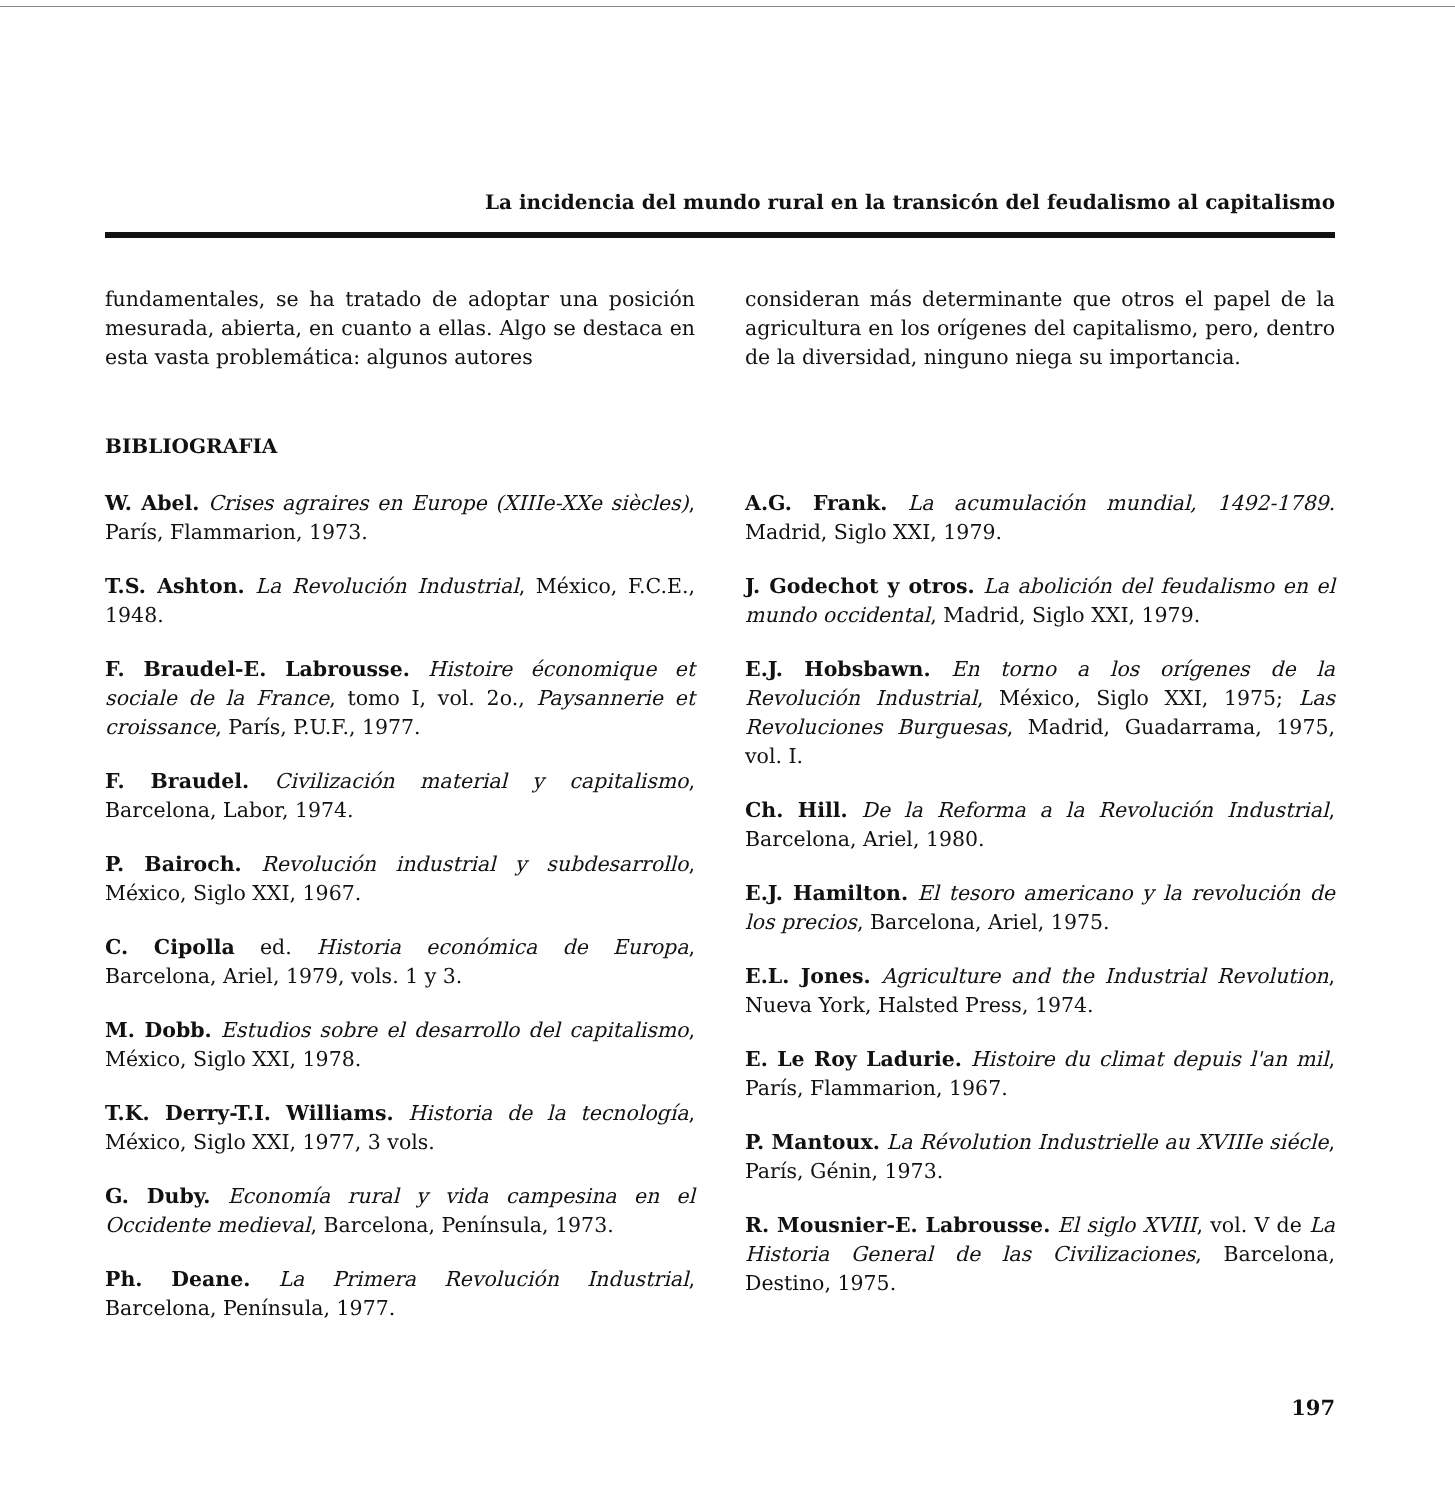La incidencia del mundo rural en la transicón del feudalismo al capitalismo
fundamentales, se ha tratado de adoptar una posición mesurada, abierta, en cuanto a ellas. Algo se destaca en esta vasta problemática: algunos autores
consideran más determinante que otros el papel de la agricultura en los orígenes del capitalismo, pero, dentro de la diversidad, ninguno niega su importancia.
BIBLIOGRAFIA
W. Abel. Crises agraires en Europe (XIIIe-XXe siècles), París, Flammarion, 1973.
T.S. Ashton. La Revolución Industrial, México, F.C.E., 1948.
F. Braudel-E. Labrousse. Histoire économique et sociale de la France, tomo I, vol. 2o., Paysannerie et croissance, París, P.U.F., 1977.
F. Braudel. Civilización material y capitalismo, Barcelona, Labor, 1974.
P. Bairoch. Revolución industrial y subdesarrollo, México, Siglo XXI, 1967.
C. Cipolla ed. Historia económica de Europa, Barcelona, Ariel, 1979, vols. 1 y 3.
M. Dobb. Estudios sobre el desarrollo del capitalismo, México, Siglo XXI, 1978.
T.K. Derry-T.I. Williams. Historia de la tecnología, México, Siglo XXI, 1977, 3 vols.
G. Duby. Economía rural y vida campesina en el Occidente medieval, Barcelona, Península, 1973.
Ph. Deane. La Primera Revolución Industrial, Barcelona, Península, 1977.
A.G. Frank. La acumulación mundial, 1492-1789. Madrid, Siglo XXI, 1979.
J. Godechot y otros. La abolición del feudalismo en el mundo occidental, Madrid, Siglo XXI, 1979.
E.J. Hobsbawn. En torno a los orígenes de la Revolución Industrial, México, Siglo XXI, 1975; Las Revoluciones Burguesas, Madrid, Guadarrama, 1975, vol. I.
Ch. Hill. De la Reforma a la Revolución Industrial, Barcelona, Ariel, 1980.
E.J. Hamilton. El tesoro americano y la revolución de los precios, Barcelona, Ariel, 1975.
E.L. Jones. Agriculture and the Industrial Revolution, Nueva York, Halsted Press, 1974.
E. Le Roy Ladurie. Histoire du climat depuis l'an mil, París, Flammarion, 1967.
P. Mantoux. La Révolution Industrielle au XVIIIe siécle, París, Génin, 1973.
R. Mousnier-E. Labrousse. El siglo XVIII, vol. V de La Historia General de las Civilizaciones, Barcelona, Destino, 1975.
197